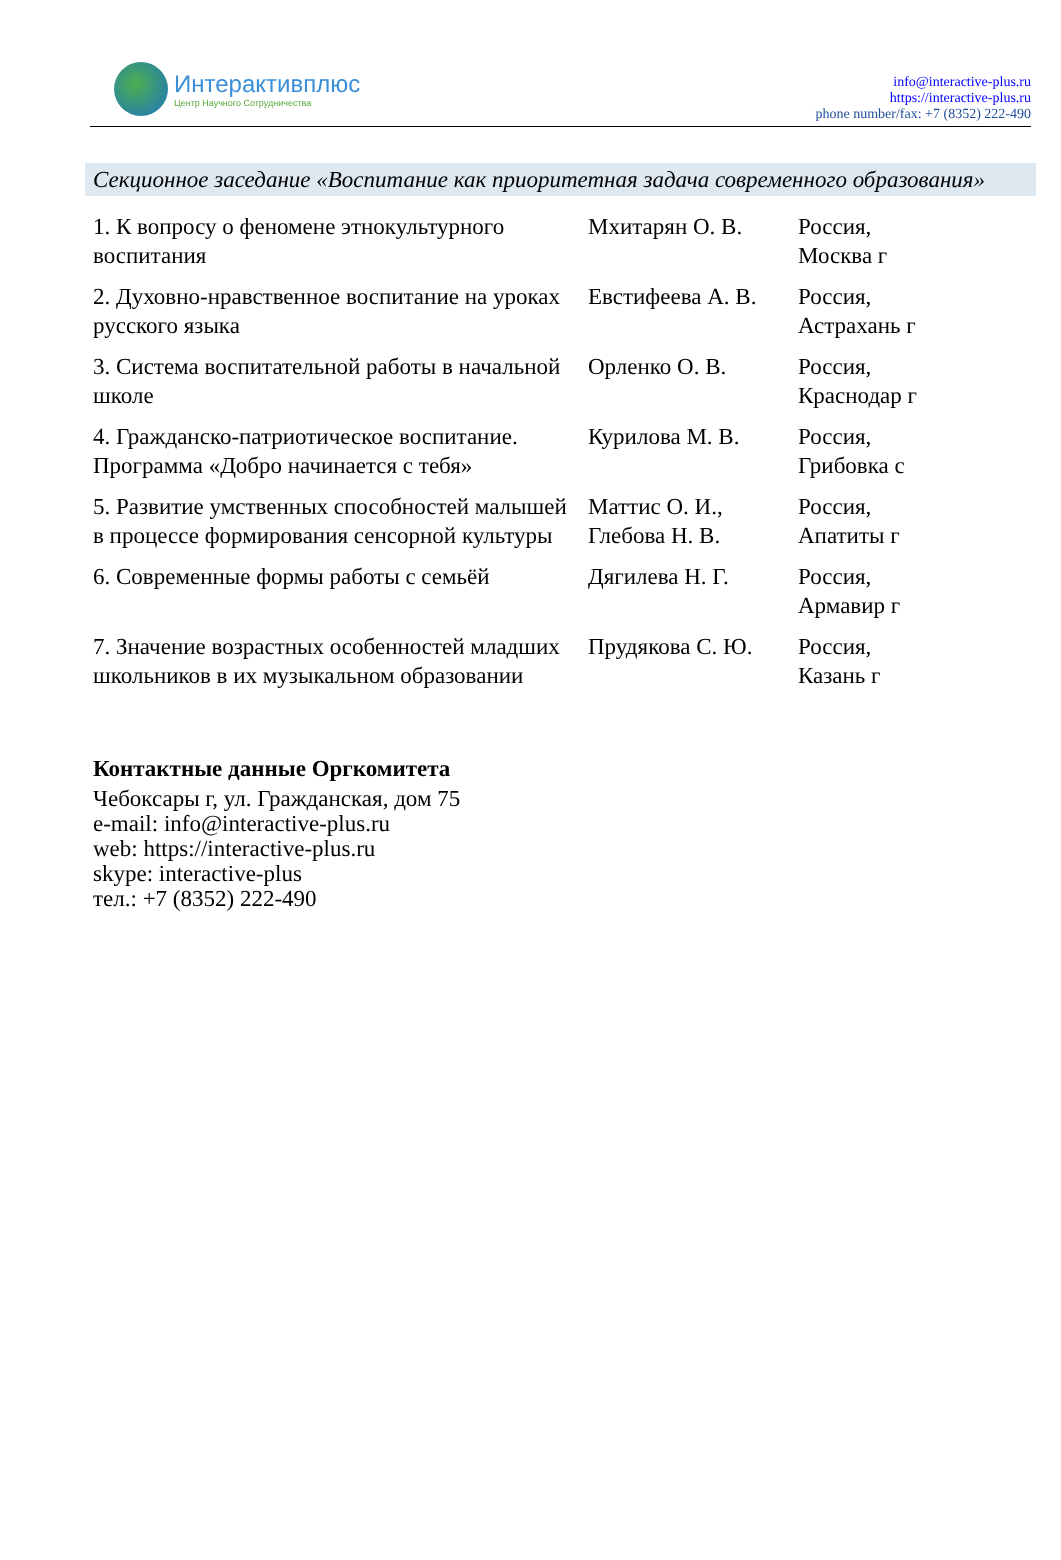Интерактивплюс
Центр Научного Сотрудничества
info@interactive-plus.ru
https://interactive-plus.ru
phone number/fax: +7 (8352) 222-490
Секционное заседание «Воспитание как приоритетная задача современного образования»
| 1. К вопросу о феномене этнокультурного воспитания | Мхитарян О. В. | Россия, Москва г |
| 2. Духовно-нравственное воспитание на уроках русского языка | Евстифеева А. В. | Россия, Астрахань г |
| 3. Система воспитательной работы в начальной школе | Орленко О. В. | Россия, Краснодар г |
| 4. Гражданско-патриотическое воспитание. Программа «Добро начинается с тебя» | Курилова М. В. | Россия, Грибовка с |
| 5. Развитие умственных способностей малышей в процессе формирования сенсорной культуры | Маттис О. И., Глебова Н. В. | Россия, Апатиты г |
| 6. Современные формы работы с семьёй | Дягилева Н. Г. | Россия, Армавир г |
| 7. Значение возрастных особенностей младших школьников в их музыкальном образовании | Прудякова С. Ю. | Россия, Казань г |
Контактные данные Оргкомитета
Чебоксары г, ул. Гражданская, дом 75
e-mail: info@interactive-plus.ru
web: https://interactive-plus.ru
skype: interactive-plus
тел.: +7 (8352) 222-490